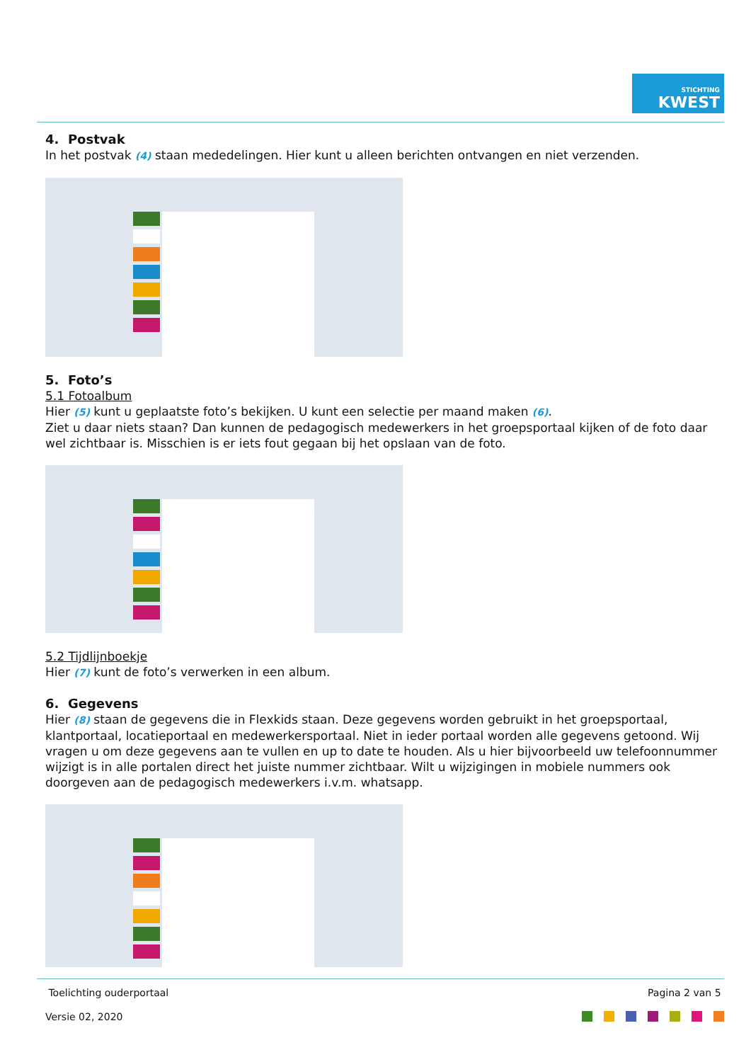STICHTING
KWEST
4. Postvak
In het postvak (4) staan mededelingen. Hier kunt u alleen berichten ontvangen en niet verzenden.
5. Foto’s
5.1 Fotoalbum
Hier (5) kunt u geplaatste foto’s bekijken. U kunt een selectie per maand maken (6).
Ziet u daar niets staan? Dan kunnen de pedagogisch medewerkers in het groepsportaal kijken of de foto daar wel zichtbaar is. Misschien is er iets fout gegaan bij het opslaan van de foto.
5.2 Tijdlijnboekje
Hier (7) kunt de foto’s verwerken in een album.
6. Gegevens
Hier (8) staan de gegevens die in Flexkids staan. Deze gegevens worden gebruikt in het groepsportaal, klantportaal, locatieportaal en medewerkersportaal. Niet in ieder portaal worden alle gegevens getoond. Wij vragen u om deze gegevens aan te vullen en up to date te houden. Als u hier bijvoorbeeld uw telefoonnummer wijzigt is in alle portalen direct het juiste nummer zichtbaar. Wilt u wijzigingen in mobiele nummers ook doorgeven aan de pedagogisch medewerkers i.v.m. whatsapp.
Toelichting ouderportaal Pagina 2 van 5
Versie 02, 2020